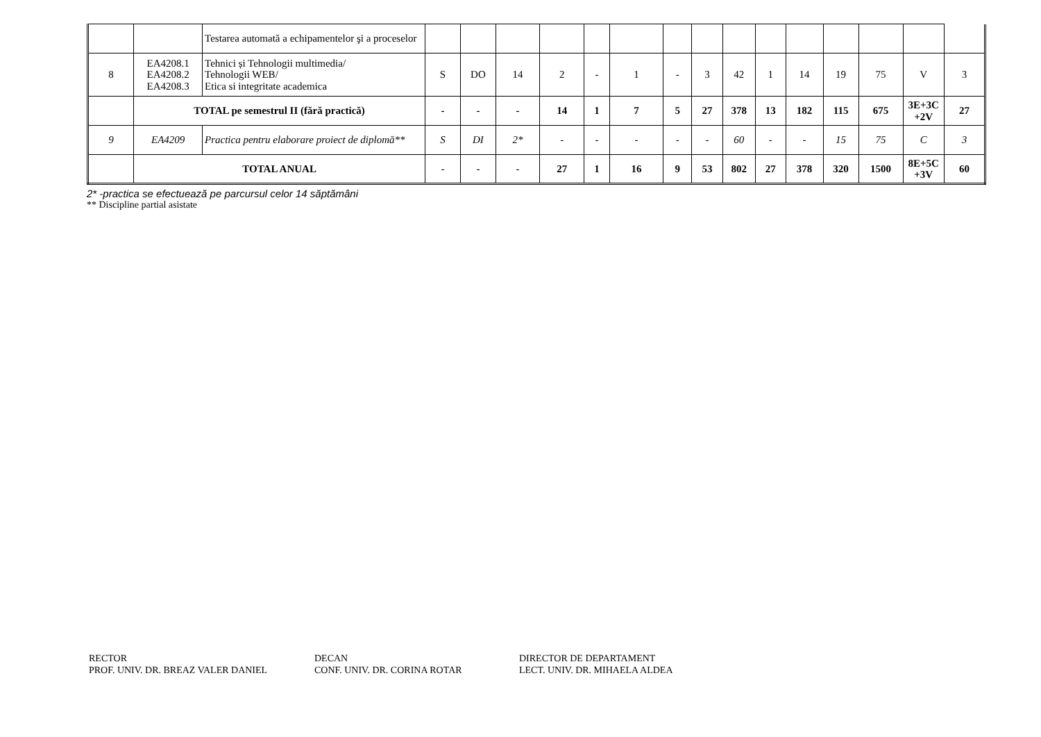| | | Testarea automată a echipamentelor şi a proceselor | | | | | | | | | | | | | | | |
| 8 | EA4208.1 EA4208.2 EA4208.3 | Tehnici și Tehnologii multimedia/ Tehnologii WEB/ Etica si integritate academica | S | DO | 14 | 2 | - | 1 | - | 3 | 42 | 1 | 14 | 19 | 75 | V | 3 |
| | TOTAL pe semestrul II (fără practică) | | - | - | - | 14 | 1 | 7 | 5 | 27 | 378 | 13 | 182 | 115 | 675 | 3E+3C +2V | 27 |
| 9 | EA4209 | Practica pentru elaborare proiect de diplomă** | S | DI | 2* | - | - | - | - | - | 60 | - | - | 15 | 75 | C | 3 |
| | TOTAL ANUAL | | - | - | - | 27 | 1 | 16 | 9 | 53 | 802 | 27 | 378 | 320 | 1500 | 8E+5C +3V | 60 |
2* -practica se efectuează pe parcursul celor 14 săptămâni
** Discipline partial asistate
RECTOR
PROF. UNIV. DR. BREAZ VALER DANIEL
DECAN
CONF. UNIV. DR. CORINA ROTAR
DIRECTOR DE DEPARTAMENT
LECT. UNIV. DR. MIHAELA ALDEA